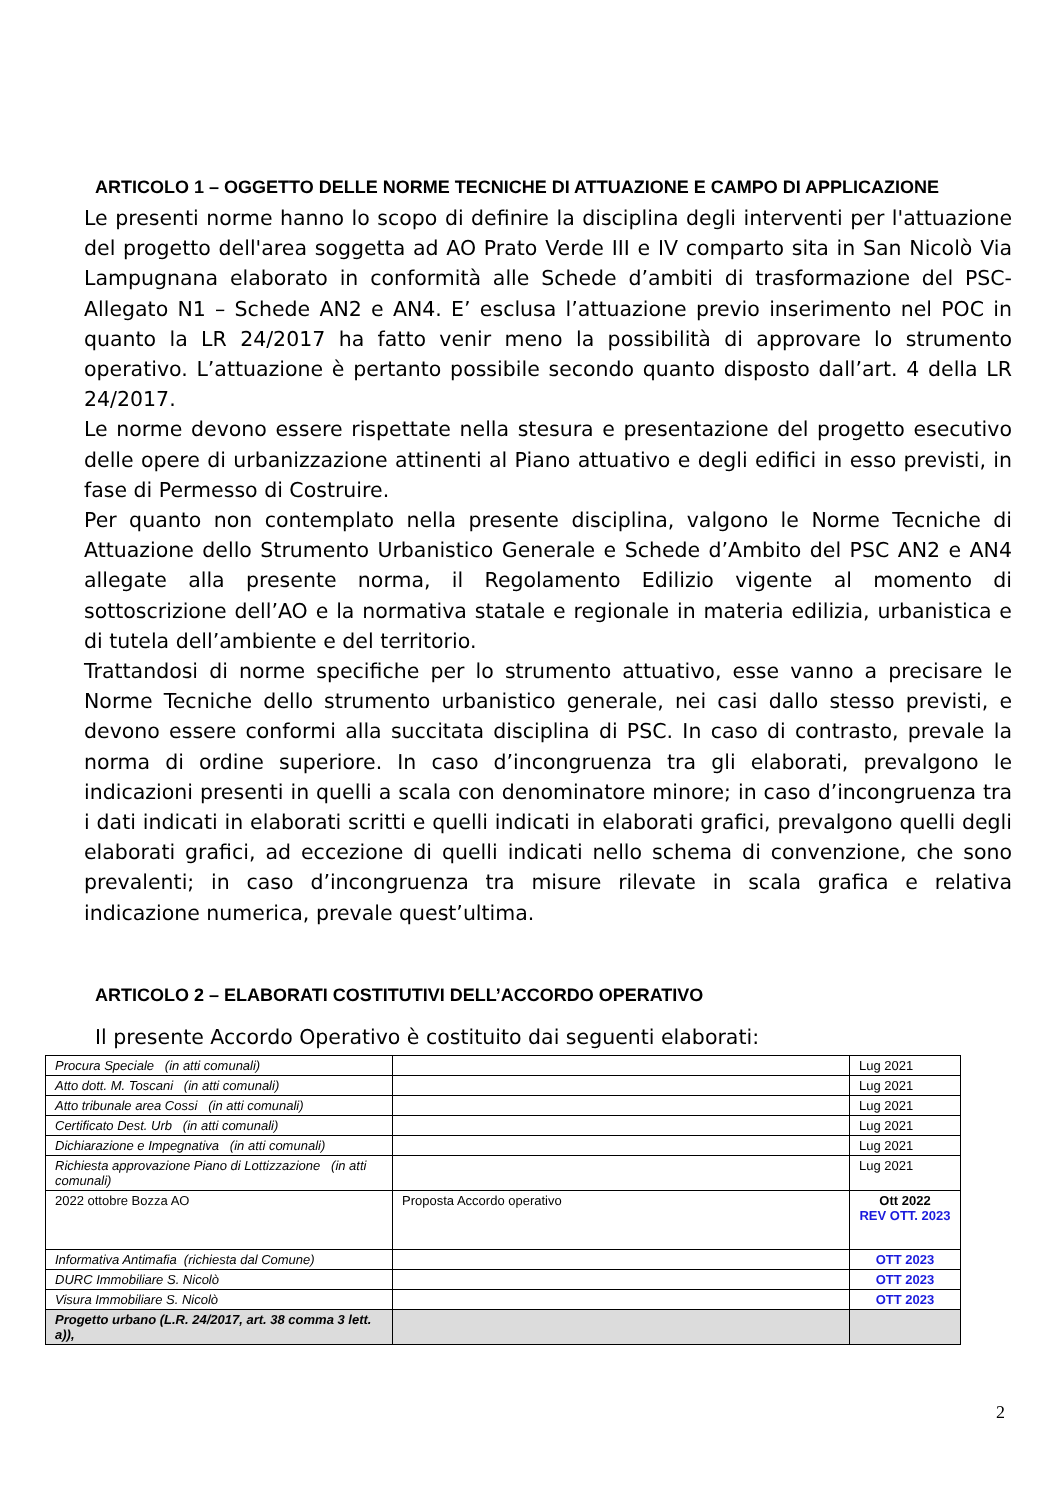ARTICOLO 1 – OGGETTO DELLE NORME TECNICHE DI ATTUAZIONE E CAMPO DI APPLICAZIONE
Le presenti norme hanno lo scopo di definire la disciplina degli interventi per l'attuazione del progetto dell'area soggetta ad AO Prato Verde III e IV comparto sita in San Nicolò Via Lampugnana elaborato in conformità alle Schede d’ambiti di trasformazione del PSC- Allegato N1 – Schede AN2 e AN4. E’ esclusa l’attuazione previo inserimento nel POC in quanto la LR 24/2017 ha fatto venir meno la possibilità di approvare lo strumento operativo. L’attuazione è pertanto possibile secondo quanto disposto dall’art. 4 della LR 24/2017.
Le norme devono essere rispettate nella stesura e presentazione del progetto esecutivo delle opere di urbanizzazione attinenti al Piano attuativo e degli edifici in esso previsti, in fase di Permesso di Costruire.
Per quanto non contemplato nella presente disciplina, valgono le Norme Tecniche di Attuazione dello Strumento Urbanistico Generale e Schede d’Ambito del PSC AN2 e AN4 allegate alla presente norma, il Regolamento Edilizio vigente al momento di sottoscrizione dell’AO e la normativa statale e regionale in materia edilizia, urbanistica e di tutela dell’ambiente e del territorio.
Trattandosi di norme specifiche per lo strumento attuativo, esse vanno a precisare le Norme Tecniche dello strumento urbanistico generale, nei casi dallo stesso previsti, e devono essere conformi alla succitata disciplina di PSC. In caso di contrasto, prevale la norma di ordine superiore. In caso d’incongruenza tra gli elaborati, prevalgono le indicazioni presenti in quelli a scala con denominatore minore; in caso d’incongruenza tra i dati indicati in elaborati scritti e quelli indicati in elaborati grafici, prevalgono quelli degli elaborati grafici, ad eccezione di quelli indicati nello schema di convenzione, che sono prevalenti; in caso d’incongruenza tra misure rilevate in scala grafica e relativa indicazione numerica, prevale quest’ultima.
ARTICOLO 2 – ELABORATI COSTITUTIVI DELL’ACCORDO OPERATIVO
Il presente Accordo Operativo è costituito dai seguenti elaborati:
| Procura Speciale (in atti comunali) | | Lug 2021 |
| Atto dott. M. Toscani (in atti comunali) | | Lug 2021 |
| Atto tribunale area Cossi (in atti comunali) | | Lug 2021 |
| Certificato Dest. Urb (in atti comunali) | | Lug 2021 |
| Dichiarazione e Impegnativa (in atti comunali) | | Lug 2021 |
| Richiesta approvazione Piano di Lottizzazione (in atti comunali) | | Lug 2021 |
| 2022 ottobre Bozza AO | Proposta Accordo operativo | Ott 2022 REV OTT. 2023 |
| Informativa Antimafia (richiesta dal Comune) | | OTT 2023 |
| DURC Immobiliare S. Nicolò | | OTT 2023 |
| Visura Immobiliare S. Nicolò | | OTT 2023 |
| Progetto urbano (L.R. 24/2017, art. 38 comma 3 lett. a)), | | |
2